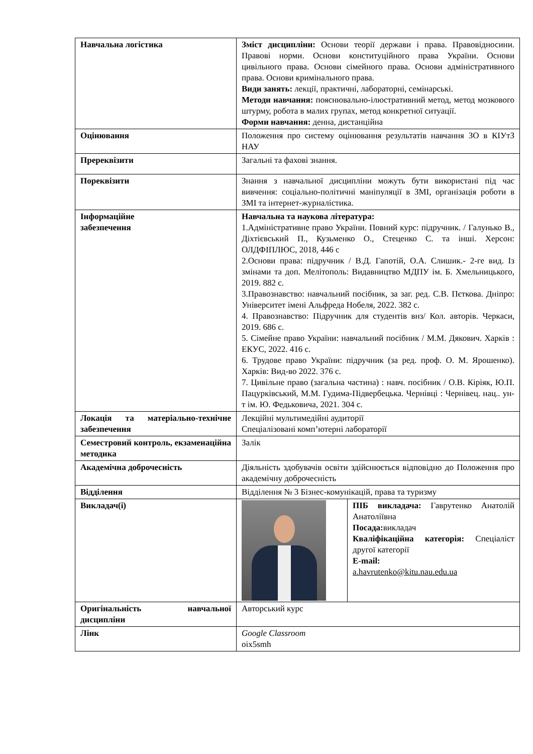| Навчальна логістика | Зміст дисципліни: Основи теорії держави і права. Правовідносини. Правові норми. Основи конституційного права України. Основи цивільного права. Основи сімейного права. Основи адміністративного права. Основи кримінального права. Види занять: лекції, практичні, лабораторні, семінарські. Методи навчання: пояснювально-ілюстративний метод, метод мозкового штурму, робота в малих групах, метод конкретної ситуації. Форми навчання: денна, дистанційна | |
| Оцінювання | Положення про систему оцінювання результатів навчання ЗО в КІУтЗ НАУ | |
| Пререквізити | Загальні та фахові знання. | |
| Пореквізити | Знання з навчальної дисципліни можуть бути використані під час вивчення: соціально-політичні маніпуляції в ЗМІ, організація роботи в ЗМІ та інтернет-журналістика. | |
| Інформаційне забезпечення | Навчальна та наукова література: 1.Адміністративне право України. Повний курс: підручник. / Галунько В., Діхтієвський П., Кузьменко О., Стеценко С. та інші. Херсон: ОЛДФІПЛЮС, 2018, 446 с 2.Основи права: підручник / В.Д. Гапотій, О.А. Слишик.- 2-ге вид. Із змінами та доп. Мелітополь: Видавництво МДПУ ім. Б. Хмельницького, 2019. 882 с. 3.Правознавство: навчальний посібник, за заг. ред. С.В. Пєткова. Дніпро: Університет імені Альфреда Нобеля, 2022. 382 с. 4. Правознавство: Підручник для студентів внз/ Кол. авторів. Черкаси, 2019. 686 с. 5. Сімейне право України: навчальний посібник / М.М. Дякович. Харків : ЕКУС, 2022. 416 с. 6. Трудове право України: підручник (за ред. проф. О. М. Ярошенко). Харків: Вид-во 2022. 376 с. 7. Цивільне право (загальна частина) : навч. посібник / О.В. Кіріяк, Ю.П. Пацурківський, М.М. Гудима-Підвербецька. Чернівці : Чернівец. нац.. ун-т ім. Ю. Федьковича, 2021. 304 с. | |
| Локація та матеріально-технічне забезпечення | Лекційні мультимедійні аудиторії Спеціалізовані комп’ютерні лабораторії | |
| Семестровий контроль, екзаменаційна методика | Залік | |
| Академічна доброчесність | Діяльність здобувачів освіти здійснюється відповідно до Положення про академічну доброчесність | |
| Відділення | Відділення № 3 Бізнес-комунікацій, права та туризму | |
| Викладач(і) | | ПІБ викладача: Гаврутенко Анатолій Анатоліївна Посада: викладач Кваліфікаційна категорія: Спеціаліст другої категорії E-mail: a.havrutenko@kitu.nau.edu.ua |
| Оригінальність навчальної дисципліни | Авторський курс | |
| Лінк | Google Classroom oix5smh | |